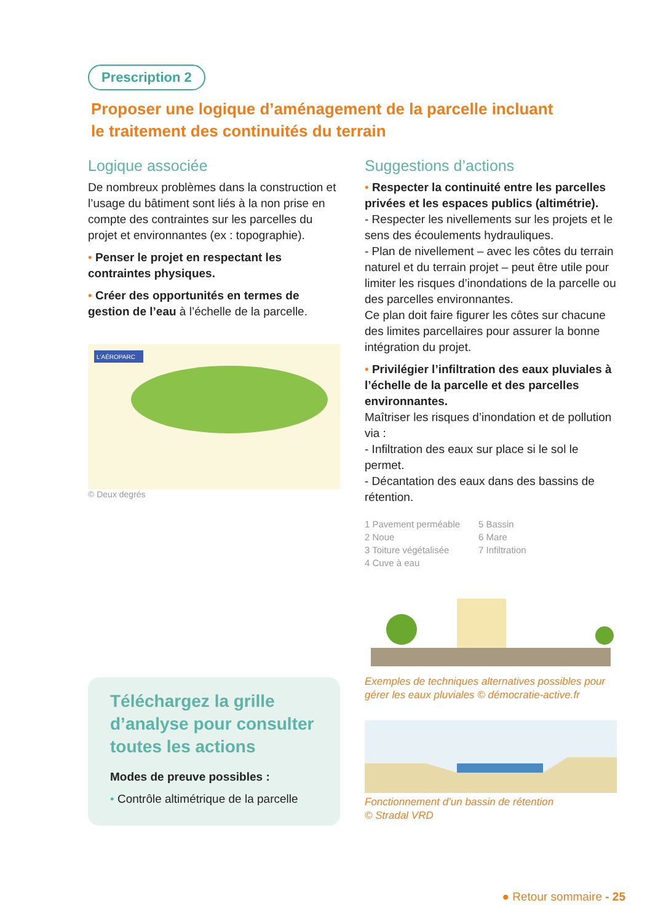Prescription 2
Proposer une logique d’aménagement de la parcelle incluant
le traitement des continuités du terrain
Logique associée
De nombreux problèmes dans la construction et l’usage du bâtiment sont liés à la non prise en compte des contraintes sur les parcelles du projet et environnantes (ex : topographie).
• Penser le projet en respectant les contraintes physiques.
• Créer des opportunités en termes de gestion de l’eau à l’échelle de la parcelle.
L'AÉROPARC
© Deux degrés
Téléchargez la grille d’analyse pour consulter toutes les actions
Modes de preuve possibles :
• Contrôle altimétrique de la parcelle
Suggestions d’actions
• Respecter la continuité entre les parcelles privées et les espaces publics (altimétrie).
- Respecter les nivellements sur les projets et le sens des écoulements hydrauliques.
- Plan de nivellement – avec les côtes du terrain naturel et du terrain projet – peut être utile pour limiter les risques d’inondations de la parcelle ou des parcelles environnantes.
Ce plan doit faire figurer les côtes sur chacune des limites parcellaires pour assurer la bonne intégration du projet.
• Privilégier l’infiltration des eaux pluviales à l’échelle de la parcelle et des parcelles environnantes.
Maîtriser les risques d’inondation et de pollution via :
- Infiltration des eaux sur place si le sol le permet.
- Décantation des eaux dans des bassins de rétention.
1 Pavement perméable
2 Noue
3 Toiture végétalisée
4 Cuve à eau
5 Bassin
6 Mare
7 Infiltration
Exemples de techniques alternatives possibles pour gérer les eaux pluviales © démocratie-active.fr
Fonctionnement d’un bassin de rétention
© Stradal VRD
● Retour sommaire - 25